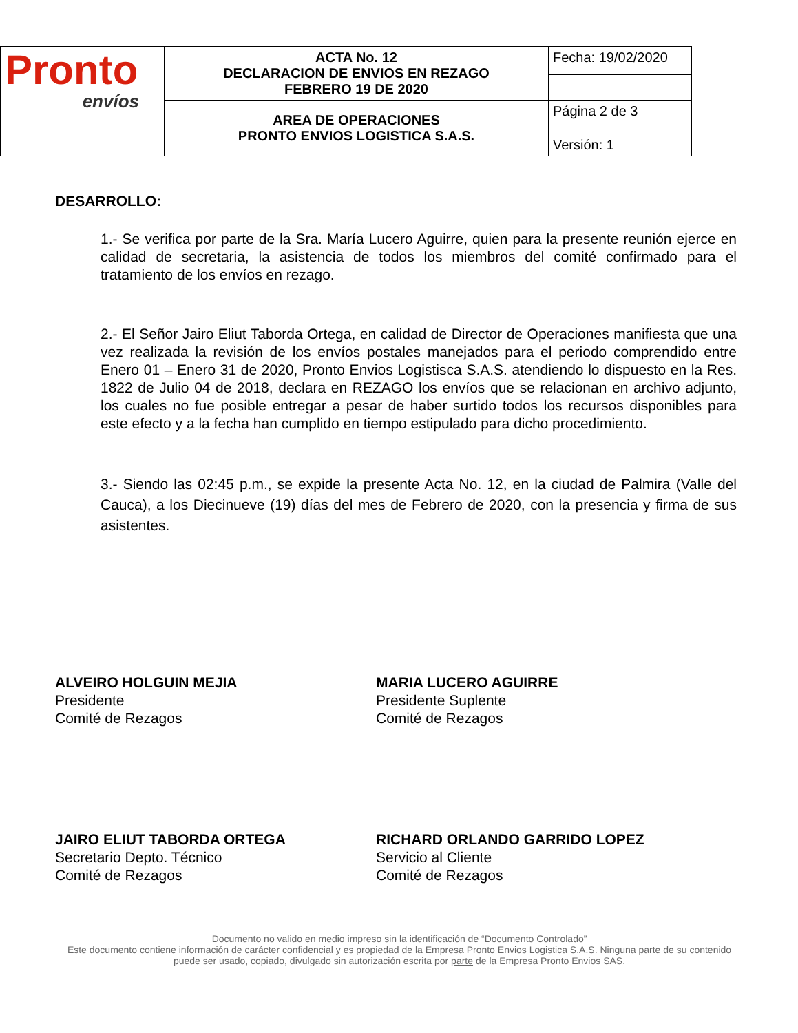| Pronto envíos | ACTA No. 12 DECLARACION DE ENVIOS EN REZAGO FEBRERO 19 DE 2020 | Fecha: 19/02/2020 |
| | AREA DE OPERACIONES PRONTO ENVIOS LOGISTICA S.A.S. | Página 2 de 3 |
| | | Versión: 1 |
DESARROLLO:
1.- Se verifica por parte de la Sra. María Lucero Aguirre, quien para la presente reunión ejerce en calidad de secretaria, la asistencia de todos los miembros del comité confirmado para el tratamiento de los envíos en rezago.
2.- El Señor Jairo Eliut Taborda Ortega, en calidad de Director de Operaciones manifiesta que una vez realizada la revisión de los envíos postales manejados para el periodo comprendido entre Enero 01 – Enero 31 de 2020, Pronto Envios Logistisca S.A.S. atendiendo lo dispuesto en la Res. 1822 de Julio 04 de 2018, declara en REZAGO los envíos que se relacionan en archivo adjunto, los cuales no fue posible entregar a pesar de haber surtido todos los recursos disponibles para este efecto y a la fecha han cumplido en tiempo estipulado para dicho procedimiento.
3.- Siendo las 02:45 p.m., se expide la presente Acta No. 12, en la ciudad de Palmira (Valle del Cauca), a los Diecinueve (19) días del mes de Febrero de 2020, con la presencia y firma de sus asistentes.
ALVEIRO HOLGUIN MEJIA
Presidente
Comité de Rezagos
MARIA LUCERO AGUIRRE
Presidente Suplente
Comité de Rezagos
JAIRO ELIUT TABORDA ORTEGA
Secretario Depto. Técnico
Comité de Rezagos
RICHARD ORLANDO GARRIDO LOPEZ
Servicio al Cliente
Comité de Rezagos
Documento no valido en medio impreso sin la identificación de “Documento Controlado”
Este documento contiene información de carácter confidencial y es propiedad de la Empresa Pronto Envios Logistica S.A.S. Ninguna parte de su contenido puede ser usado, copiado, divulgado sin autorización escrita por parte de la Empresa Pronto Envios SAS.